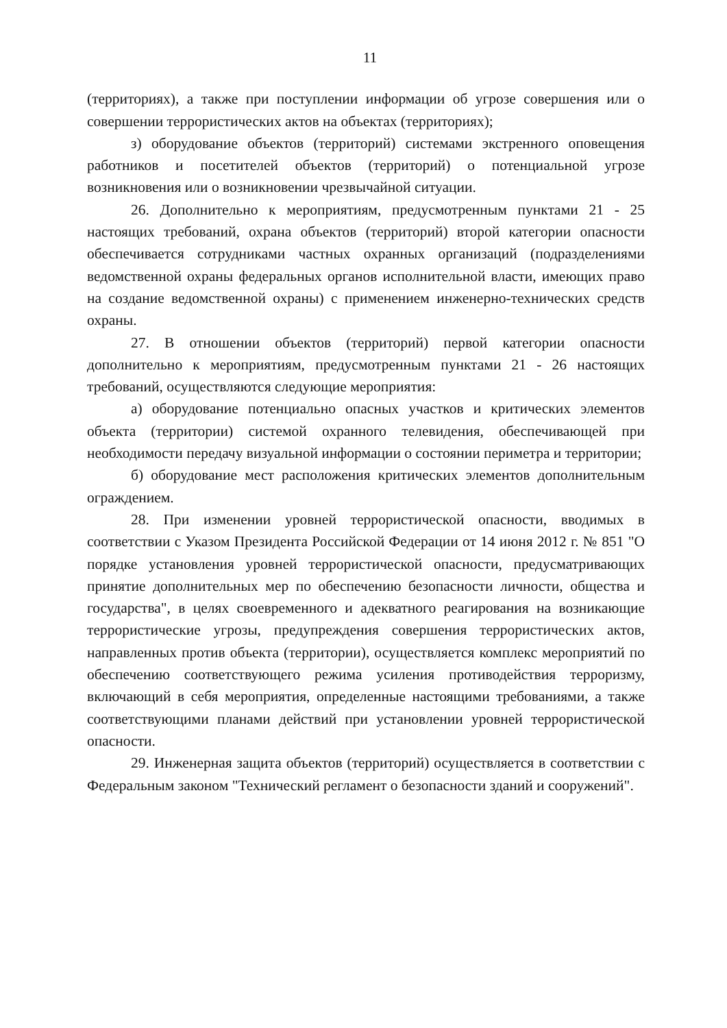11
(территориях), а также при поступлении информации об угрозе совершения или о совершении террористических актов на объектах (территориях);
з) оборудование объектов (территорий) системами экстренного оповещения работников и посетителей объектов (территорий) о потенциальной угрозе возникновения или о возникновении чрезвычайной ситуации.
26. Дополнительно к мероприятиям, предусмотренным пунктами 21 - 25 настоящих требований, охрана объектов (территорий) второй категории опасности обеспечивается сотрудниками частных охранных организаций (подразделениями ведомственной охраны федеральных органов исполнительной власти, имеющих право на создание ведомственной охраны) с применением инженерно-технических средств охраны.
27. В отношении объектов (территорий) первой категории опасности дополнительно к мероприятиям, предусмотренным пунктами 21 - 26 настоящих требований, осуществляются следующие мероприятия:
а) оборудование потенциально опасных участков и критических элементов объекта (территории) системой охранного телевидения, обеспечивающей при необходимости передачу визуальной информации о состоянии периметра и территории;
б) оборудование мест расположения критических элементов дополнительным ограждением.
28. При изменении уровней террористической опасности, вводимых в соответствии с Указом Президента Российской Федерации от 14 июня 2012 г. № 851 "О порядке установления уровней террористической опасности, предусматривающих принятие дополнительных мер по обеспечению безопасности личности, общества и государства", в целях своевременного и адекватного реагирования на возникающие террористические угрозы, предупреждения совершения террористических актов, направленных против объекта (территории), осуществляется комплекс мероприятий по обеспечению соответствующего режима усиления противодействия терроризму, включающий в себя мероприятия, определенные настоящими требованиями, а также соответствующими планами действий при установлении уровней террористической опасности.
29. Инженерная защита объектов (территорий) осуществляется в соответствии с Федеральным законом "Технический регламент о безопасности зданий и сооружений".